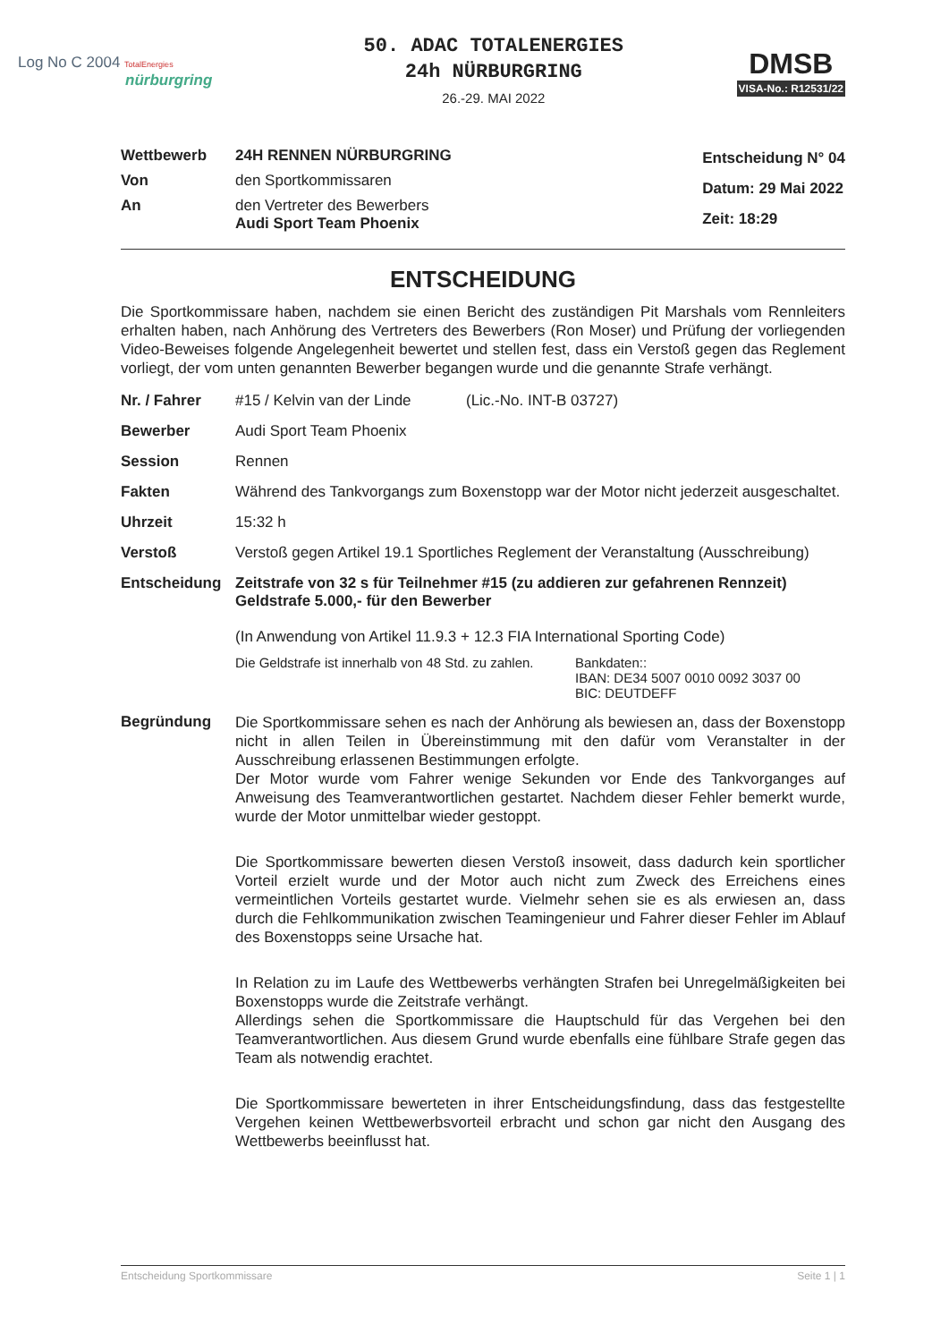Log No C 2004 TotalEnergies
nürburgring
50. ADAC TOTALENERGIES
24h NÜRBURGRING
26.-29. MAI 2022
DMSB
VISA-No.: R12531/22
| Wettbewerb | 24H RENNEN NÜRBURGRING |
| Von | den Sportkommissaren |
| An | den Vertreter des Bewerbers Audi Sport Team Phoenix |
Entscheidung N° 04
Datum: 29 Mai 2022
Zeit: 18:29
ENTSCHEIDUNG
Die Sportkommissare haben, nachdem sie einen Bericht des zuständigen Pit Marshals vom Rennleiters erhalten haben, nach Anhörung des Vertreters des Bewerbers (Ron Moser) und Prüfung der vorliegenden Video-Beweises folgende Angelegenheit bewertet und stellen fest, dass ein Verstoß gegen das Reglement vorliegt, der vom unten genannten Bewerber begangen wurde und die genannte Strafe verhängt.
| Nr. / Fahrer | #15 / Kelvin van der Linde (Lic.-No. INT-B 03727) |
| Bewerber | Audi Sport Team Phoenix |
| Session | Rennen |
| Fakten | Während des Tankvorgangs zum Boxenstopp war der Motor nicht jederzeit ausgeschaltet. |
| Uhrzeit | 15:32 h |
| Verstoß | Verstoß gegen Artikel 19.1 Sportliches Reglement der Veranstaltung (Ausschreibung) |
| Entscheidung | Zeitstrafe von 32 s für Teilnehmer #15 (zu addieren zur gefahrenen Rennzeit) Geldstrafe 5.000,- für den Bewerber (In Anwendung von Artikel 11.9.3 + 12.3 FIA International Sporting Code) Die Geldstrafe ist innerhalb von 48 Std. zu zahlen. Bankdaten:: IBAN: DE34 5007 0010 0092 3037 00 BIC: DEUTDEFF |
| Begründung | Die Sportkommissare sehen es nach der Anhörung als bewiesen an, dass der Boxenstopp nicht in allen Teilen in Übereinstimmung mit den dafür vom Veranstalter in der Ausschreibung erlassenen Bestimmungen erfolgte. Der Motor wurde vom Fahrer wenige Sekunden vor Ende des Tankvorganges auf Anweisung des Teamverantwortlichen gestartet. Nachdem dieser Fehler bemerkt wurde, wurde der Motor unmittelbar wieder gestoppt. Die Sportkommissare bewerten diesen Verstoß insoweit, dass dadurch kein sportlicher Vorteil erzielt wurde und der Motor auch nicht zum Zweck des Erreichens eines vermeintlichen Vorteils gestartet wurde. Vielmehr sehen sie es als erwiesen an, dass durch die Fehlkommunikation zwischen Teamingenieur und Fahrer dieser Fehler im Ablauf des Boxenstopps seine Ursache hat. In Relation zu im Laufe des Wettbewerbs verhängten Strafen bei Unregelmäßigkeiten bei Boxenstopps wurde die Zeitstrafe verhängt. Allerdings sehen die Sportkommissare die Hauptschuld für das Vergehen bei den Teamverantwortlichen. Aus diesem Grund wurde ebenfalls eine fühlbare Strafe gegen das Team als notwendig erachtet. Die Sportkommissare bewerteten in ihrer Entscheidungsfindung, dass das festgestellte Vergehen keinen Wettbewerbsvorteil erbracht und schon gar nicht den Ausgang des Wettbewerbs beeinflusst hat. |
Entscheidung Sportkommissare Seite 1 | 1